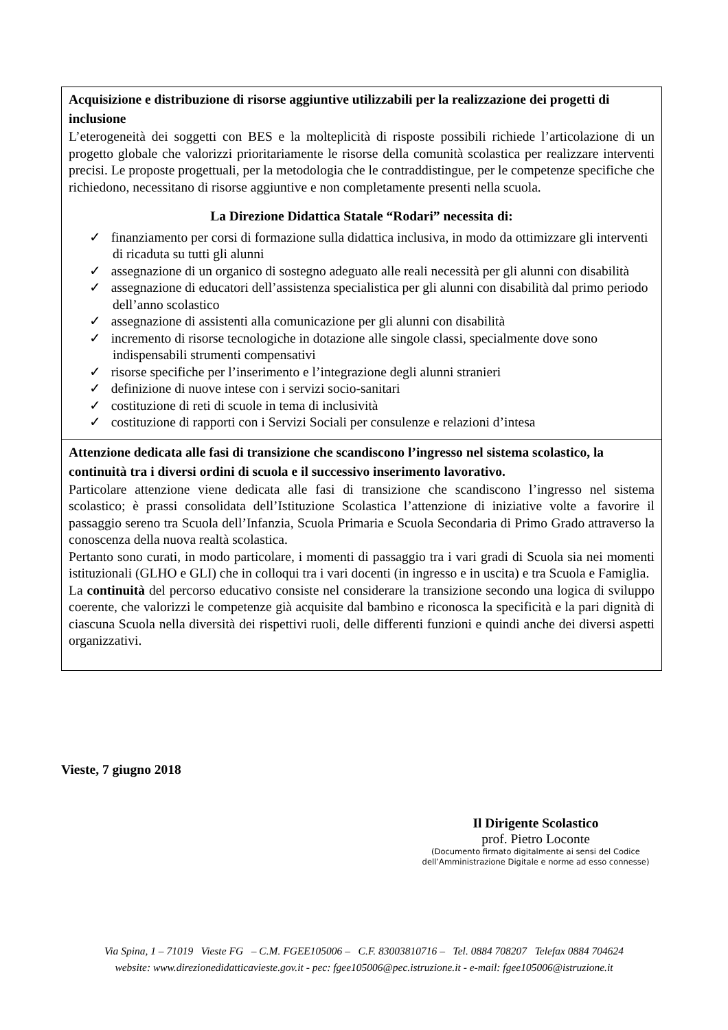| Acquisizione e distribuzione di risorse aggiuntive utilizzabili per la realizzazione dei progetti di inclusione L’eterogeneità dei soggetti con BES e la molteplicità di risposte possibili richiede l’articolazione di un progetto globale che valorizzi prioritariamente le risorse della comunità scolastica per realizzare interventi precisi. Le proposte progettuali, per la metodologia che le contraddistingue, per le competenze specifiche che richiedono, necessitano di risorse aggiuntive e non completamente presenti nella scuola. La Direzione Didattica Statale “Rodari” necessita di: ✓ finanziamento per corsi di formazione sulla didattica inclusiva, in modo da ottimizzare gli interventi di ricaduta su tutti gli alunni ✓ assegnazione di un organico di sostegno adeguato alle reali necessità per gli alunni con disabilità ✓ assegnazione di educatori dell’assistenza specialistica per gli alunni con disabilità dal primo periodo dell’anno scolastico ✓ assegnazione di assistenti alla comunicazione per gli alunni con disabilità ✓ incremento di risorse tecnologiche in dotazione alle singole classi, specialmente dove sono indispensabili strumenti compensativi ✓ risorse specifiche per l’inserimento e l’integrazione degli alunni stranieri ✓ definizione di nuove intese con i servizi socio-sanitari ✓ costituzione di reti di scuole in tema di inclusività ✓ costituzione di rapporti con i Servizi Sociali per consulenze e relazioni d’intesa |
| Attenzione dedicata alle fasi di transizione che scandiscono l’ingresso nel sistema scolastico, la continuità tra i diversi ordini di scuola e il successivo inserimento lavorativo. Particolare attenzione viene dedicata alle fasi di transizione che scandiscono l’ingresso nel sistema scolastico; è prassi consolidata dell’Istituzione Scolastica l’attenzione di iniziative volte a favorire il passaggio sereno tra Scuola dell’Infanzia, Scuola Primaria e Scuola Secondaria di Primo Grado attraverso la conoscenza della nuova realtà scolastica. Pertanto sono curati, in modo particolare, i momenti di passaggio tra i vari gradi di Scuola sia nei momenti istituzionali (GLHO e GLI) che in colloqui tra i vari docenti (in ingresso e in uscita) e tra Scuola e Famiglia. La continuità del percorso educativo consiste nel considerare la transizione secondo una logica di sviluppo coerente, che valorizzi le competenze già acquisite dal bambino e riconosca la specificità e la pari dignità di ciascuna Scuola nella diversità dei rispettivi ruoli, delle differenti funzioni e quindi anche dei diversi aspetti organizzativi. |
Vieste, 7 giugno 2018
Il Dirigente Scolastico
prof. Pietro Loconte
(Documento firmato digitalmente ai sensi del Codice
dell’Amministrazione Digitale e norme ad esso connesse)
Via Spina, 1 – 71019 Vieste FG – C.M. FGEE105006 – C.F. 83003810716 – Tel. 0884 708207 Telefax 0884 704624
website: www.direzionedidatticavieste.gov.it - pec: fgee105006@pec.istruzione.it - e-mail: fgee105006@istruzione.it